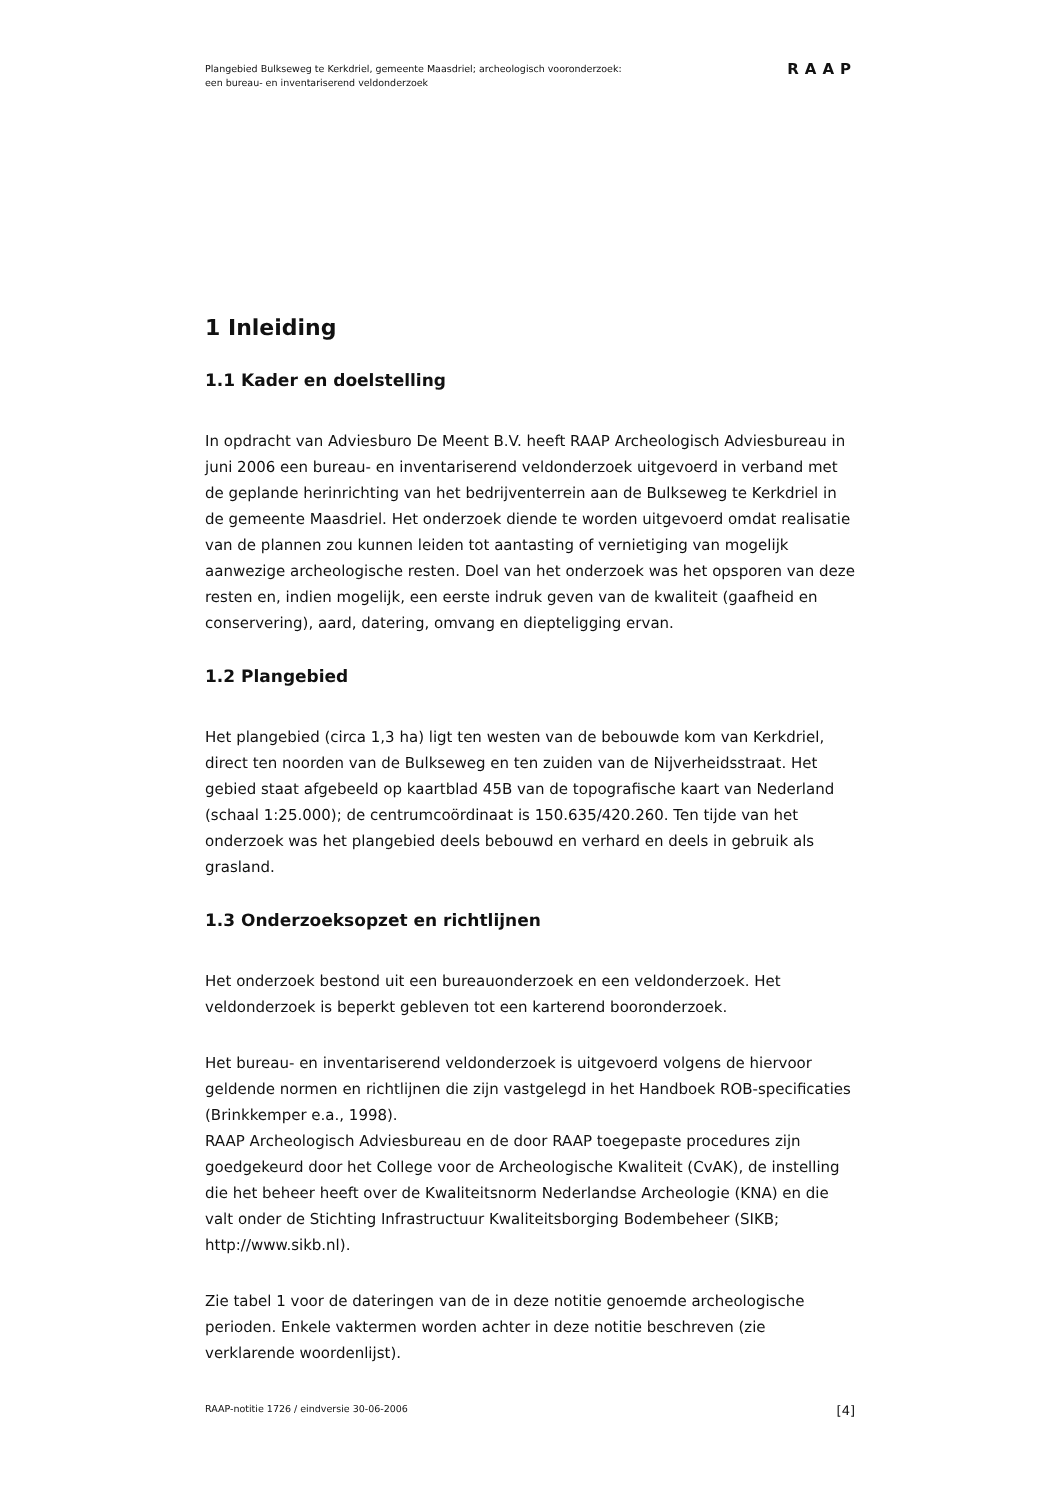Plangebied Bulkseweg te Kerkdriel, gemeente Maasdriel; archeologisch vooronderzoek:
een bureau- en inventariserend veldonderzoek
RAAP
1 Inleiding
1.1 Kader en doelstelling
In opdracht van Adviesburo De Meent B.V. heeft RAAP Archeologisch Adviesbureau in juni 2006 een bureau- en inventariserend veldonderzoek uitgevoerd in verband met de geplande herinrichting van het bedrijventerrein aan de Bulkseweg te Kerkdriel in de gemeente Maasdriel. Het onderzoek diende te worden uitgevoerd omdat realisatie van de plannen zou kunnen leiden tot aantasting of vernietiging van mogelijk aanwezige archeologische resten. Doel van het onderzoek was het opsporen van deze resten en, indien mogelijk, een eerste indruk geven van de kwaliteit (gaafheid en conservering), aard, datering, omvang en diepteligging ervan.
1.2 Plangebied
Het plangebied (circa 1,3 ha) ligt ten westen van de bebouwde kom van Kerkdriel, direct ten noorden van de Bulkseweg en ten zuiden van de Nijverheidsstraat. Het gebied staat afgebeeld op kaartblad 45B van de topografische kaart van Nederland (schaal 1:25.000); de centrumcoördinaat is 150.635/420.260. Ten tijde van het onderzoek was het plangebied deels bebouwd en verhard en deels in gebruik als grasland.
1.3 Onderzoeksopzet en richtlijnen
Het onderzoek bestond uit een bureauonderzoek en een veldonderzoek. Het veldonderzoek is beperkt gebleven tot een karterend booronderzoek.
Het bureau- en inventariserend veldonderzoek is uitgevoerd volgens de hiervoor geldende normen en richtlijnen die zijn vastgelegd in het Handboek ROB-specificaties (Brinkkemper e.a., 1998).
RAAP Archeologisch Adviesbureau en de door RAAP toegepaste procedures zijn goedgekeurd door het College voor de Archeologische Kwaliteit (CvAK), de instelling die het beheer heeft over de Kwaliteitsnorm Nederlandse Archeologie (KNA) en die valt onder de Stichting Infrastructuur Kwaliteitsborging Bodembeheer (SIKB; http://www.sikb.nl).
Zie tabel 1 voor de dateringen van de in deze notitie genoemde archeologische perioden. Enkele vaktermen worden achter in deze notitie beschreven (zie verklarende woordenlijst).
RAAP-notitie 1726 / eindversie 30-06-2006 [4]